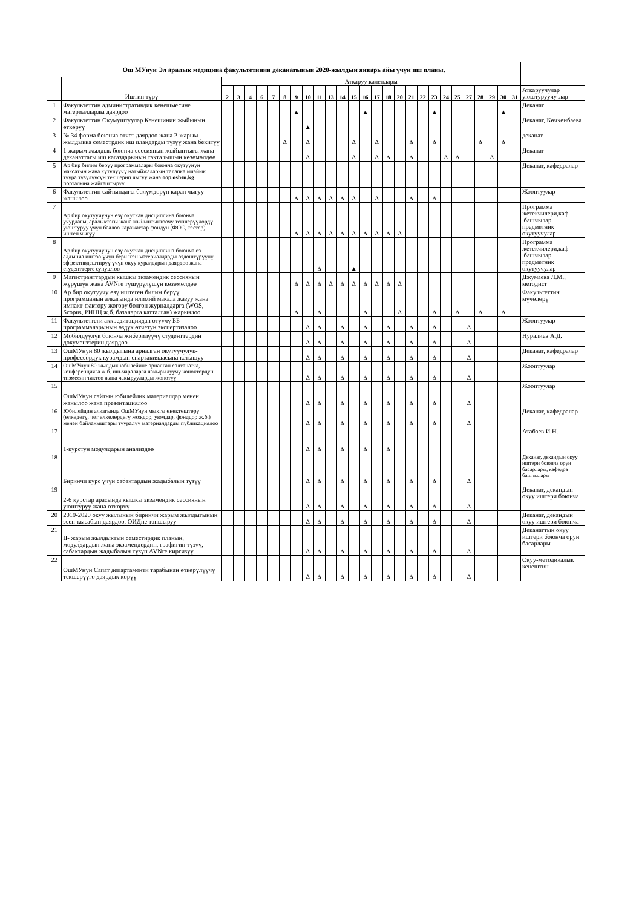| Ош МУнун Эл аралык медицина факультетинин деканатынын 2020-жылдын январь айы үчүн иш планы. | | | | | | | | | | | | | | | | | | | | | | | | | | | | |
| | Иштин түрү | Аткаруу календары | | | | | | | | | | | | | | | | | | | | | | | | | | |
| | | 2 | 3 | 4 | 6 | 7 | 8 | 9 | 10 | 11 | 13 | 14 | 15 | 16 | 17 | 18 | 20 | 21 | 22 | 23 | 24 | 25 | 27 | 28 | 29 | 30 | 31 | Аткаруучулар уюштуруучу-лар |
| 1 | Факультеттин административдик кенешмесине материалдарды даярдоо | | | | | | | ▲ | | | | | | ▲ | | | | | | ▲ | | | | | | ▲ | | Деканат |
| 2 | Факультеттин Окумуштуулар Кенешинин жыйынын өткөрүү | | | | | | | | ▲ | | | | | | | | | | | | | | | | | | | Деканат, Көчкөнбаева |
| 3 | № 34 форма боюнча отчет даярдоо жана 2-жарым жылдыкка семестрдик иш пландарды түзүү жана бекитүү | | | | | | Δ | | Δ | | | | Δ | | Δ | | | Δ | | Δ | | | | Δ | | Δ | | деканат |
| 4 | 1-жарым жылдык боюнча сессиянын жыйынтыгы жана деканаттагы иш кагаздарынын такталышын көзөмөлдөө | | | | | | | | Δ | | | | Δ | | Δ | Δ | | Δ | | | Δ | Δ | | | Δ | | | Деканат |
| 5 | Ар бир билим берүү программалары боюнча окутуунун максатын жана күтүлүүчү натыйжаларын талапка ылайык туура түзүлүүсүн текшерип чыгуу жана oop.oshsu.kg порталына жайгаштыруу | | | | | | | | | | | | | | | | | | | | | | | | | | | Деканат, кафедралар |
| 6 | Факультеттин сайтындагы бөлүмдөрүн карап чыгуу жанылоо | | | | | | | Δ | Δ | Δ | Δ | Δ | Δ | | Δ | | | Δ | | Δ | | | | | | | | Жооптуулар |
| 7 | Ар бир окутуучунун өзү окуткан дисциплина боюнча учурдагы, аралыктагы жана жыйынтыктоочу текшерүүлөрдү уюштуруу үчүн баалоо каражаттар фондун (ФОС, тестер) иштеп чыгуу | | | | | | | Δ | Δ | Δ | Δ | Δ | Δ | Δ | Δ | Δ | Δ | | | | | | | | | | | Программа жетекчилери,каф .башчылар предметник окутуучулар |
| 8 | Ар бир окутуучунун өзү окуткан дисциплина боюнча оз алдынча иштөө үчүн берилген материалдарды өздөштүрүүнү эффективдештирүү үчүн окуу куралдарын даярдоо жана студенттерге сунуштоо | | | | | | | | | Δ | | | ▲ | | | | | | | | | | | | | | | Программа жетекчилери,каф .башчылар предметник окутуучулар |
| 9 | Магистранттардын кышкы экзамендик сессиянын жүрүшүн жана AVNге түшүрүлүшүн көзөмөлдөө | | | | | | | Δ | Δ | Δ | Δ | Δ | Δ | Δ | Δ | Δ | Δ | | | | | | | | | | | Джумаева Л.М., методист |
| 10 | Ар бир окутуучу өзү иштеген билим берүү программанын алкагында илимий макала жазуу жана импакт-фактору жогору болгон журналдарга (WOS, Scopus, РИНЦ ж.б. базаларга катталган) жарыялоо | | | | | | | Δ | | Δ | | | | Δ | | | Δ | | | Δ | | Δ | | Δ | | Δ | | Факультеттин мүчөлөрү |
| 11 | Факультеттеги аккредитациядан өтүүчү ББ программаларынын өздүк өтчетун экспертизалоо | | | | | | | | Δ | Δ | | Δ | | Δ | | Δ | | Δ | | Δ | | | Δ | | | | | Жооптуулар |
| 12 | Мобилдүүлүк боюнча жиберилүүчү студенттердин документтерин даярдоо | | | | | | | | Δ | Δ | | Δ | | Δ | | Δ | | Δ | | Δ | | | Δ | | | | | Нуралиев А.Д. |
| 13 | ОшМУнун 80 жылдыгына арналган окутуучулук-профессордук курамдын спартакиядасына катышуу | | | | | | | | Δ | Δ | | Δ | | Δ | | Δ | | Δ | | Δ | | | Δ | | | | | Деканат, кафедралар |
| 14 | ОшМУнун 80 жылдык юбилейине арналган салтанатка, конференцияга ж.б. иш-чараларга чакырылуучу коноктордун тизмесин тактоо жана чакырууларды жөнөтүү | | | | | | | | Δ | Δ | | Δ | | Δ | | Δ | | Δ | | Δ | | | Δ | | | | | Жооптуулар |
| 15 | ОшМУнун сайтын юбилейлик материалдар менен жанылоо жана презентациялоо | | | | | | | | Δ | Δ | | Δ | | Δ | | Δ | | Δ | | Δ | | | Δ | | | | | Жооптуулар |
| 16 | Юбилейдин алкагында ОшМУнун мыкты өнөктөштөрү (өлкөдөгү, чет өлкөлөрдөгү жождор, уюмдар, фонддор ж.б.) менен байланыштары тууралуу материалдарды публикациялоо | | | | | | | | Δ | Δ | | Δ | | Δ | | Δ | | Δ | | Δ | | | Δ | | | | | Деканат, кафедралар |
| 17 | 1-курстун модулдарын анализдөө | | | | | | | | Δ | Δ | | Δ | | Δ | | Δ | | | | | | | | | | | | Атабаев И.Н. |
| 18 | Биринчи курс үчүн сабактардын жадыбалын түзүү | | | | | | | | Δ | Δ | | Δ | | Δ | | Δ | | Δ | | Δ | | | Δ | | | | | Деканат, декандын окуу иштери боюнча орун басарлары, кафедра башчылары |
| 19 | 2-6 курстар арасында кышкы экзамендик сессиянын уюштуруу жана өткөрүү | | | | | | | | Δ | Δ | | Δ | | Δ | | Δ | | Δ | | Δ | | | Δ | | | | | Деканат, декандын окуу иштери боюнча |
| 20 | 2019-2020 окуу жылынын биринчи жарым жылдыгынын эсеп-кысабын даярдоо, ОИДне тапшыруу | | | | | | | | Δ | Δ | | Δ | | Δ | | Δ | | Δ | | Δ | | | Δ | | | | | Деканат, декандын окуу иштери боюнча |
| 21 | II- жарым жылдыктын семестирдик планын, модулдардын жана экзамендердин, графигин түзүү, сабактардын жадыбалын түзүп AVNге киргизүү | | | | | | | | Δ | Δ | | Δ | | Δ | | Δ | | Δ | | Δ | | | Δ | | | | | Деканаттын окуу иштери боюнча орун басарлары |
| 22 | ОшМУнун Сапат департаменти тарабынан өткөрүлүүчү текшерүүгө даярдык көрүү | | | | | | | | Δ | Δ | | Δ | | Δ | | Δ | | Δ | | Δ | | | Δ | | | | | Окуу-методикалык кенештин |